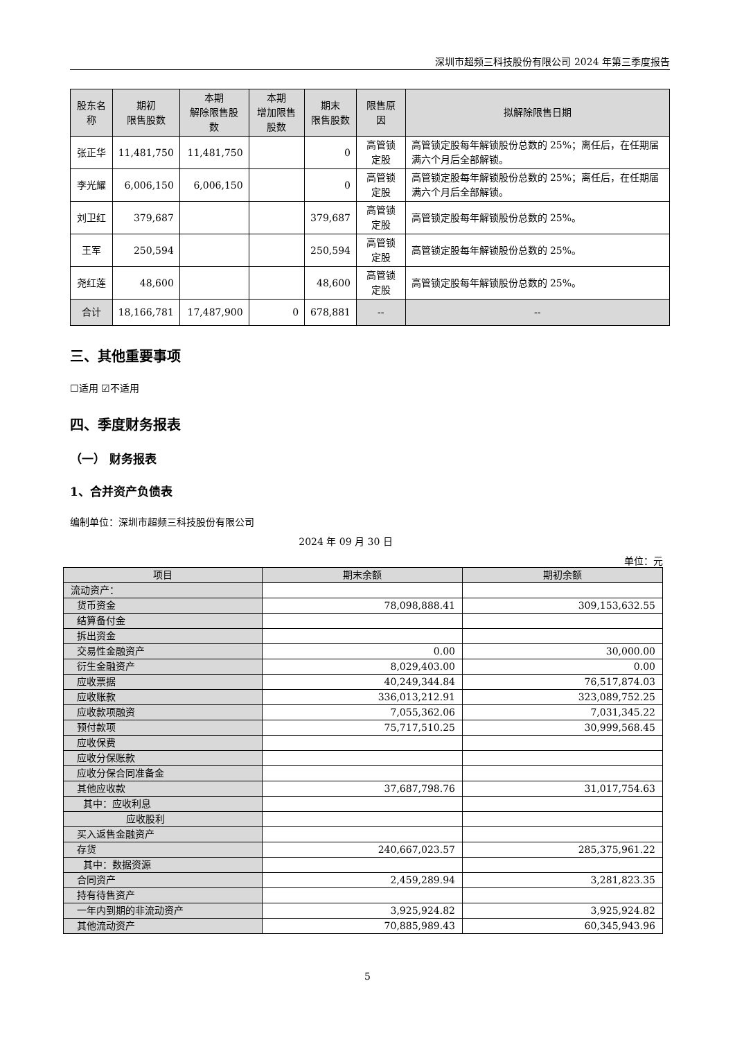深圳市超频三科技股份有限公司 2024 年第三季度报告
| 股东名称 | 期初 限售股数 | 本期 解除限售股数 | 本期 增加限售股数 | 期末 限售股数 | 限售原因 | 拟解除限售日期 |
| --- | --- | --- | --- | --- | --- | --- |
| 张正华 | 11,481,750 | 11,481,750 | | 0 | 高管锁定股 | 高管锁定股每年解锁股份总数的 25%；离任后，在任期届满六个月后全部解锁。 |
| 李光耀 | 6,006,150 | 6,006,150 | | 0 | 高管锁定股 | 高管锁定股每年解锁股份总数的 25%；离任后，在任期届满六个月后全部解锁。 |
| 刘卫红 | 379,687 | | | 379,687 | 高管锁定股 | 高管锁定股每年解锁股份总数的 25%。 |
| 王军 | 250,594 | | | 250,594 | 高管锁定股 | 高管锁定股每年解锁股份总数的 25%。 |
| 尧红莲 | 48,600 | | | 48,600 | 高管锁定股 | 高管锁定股每年解锁股份总数的 25%。 |
| 合计 | 18,166,781 | 17,487,900 | 0 | 678,881 | -- | -- |
三、其他重要事项
☐适用 ☑不适用
四、季度财务报表
（一） 财务报表
1、合并资产负债表
编制单位：深圳市超频三科技股份有限公司
2024 年 09 月 30 日
单位：元
| 项目 | 期末余额 | 期初余额 |
| --- | --- | --- |
| 流动资产： | | |
| 货币资金 | 78,098,888.41 | 309,153,632.55 |
| 结算备付金 | | |
| 拆出资金 | | |
| 交易性金融资产 | 0.00 | 30,000.00 |
| 衍生金融资产 | 8,029,403.00 | 0.00 |
| 应收票据 | 40,249,344.84 | 76,517,874.03 |
| 应收账款 | 336,013,212.91 | 323,089,752.25 |
| 应收款项融资 | 7,055,362.06 | 7,031,345.22 |
| 预付款项 | 75,717,510.25 | 30,999,568.45 |
| 应收保费 | | |
| 应收分保账款 | | |
| 应收分保合同准备金 | | |
| 其他应收款 | 37,687,798.76 | 31,017,754.63 |
| 其中：应收利息 | | |
| 应收股利 | | |
| 买入返售金融资产 | | |
| 存货 | 240,667,023.57 | 285,375,961.22 |
| 其中：数据资源 | | |
| 合同资产 | 2,459,289.94 | 3,281,823.35 |
| 持有待售资产 | | |
| 一年内到期的非流动资产 | 3,925,924.82 | 3,925,924.82 |
| 其他流动资产 | 70,885,989.43 | 60,345,943.96 |
5